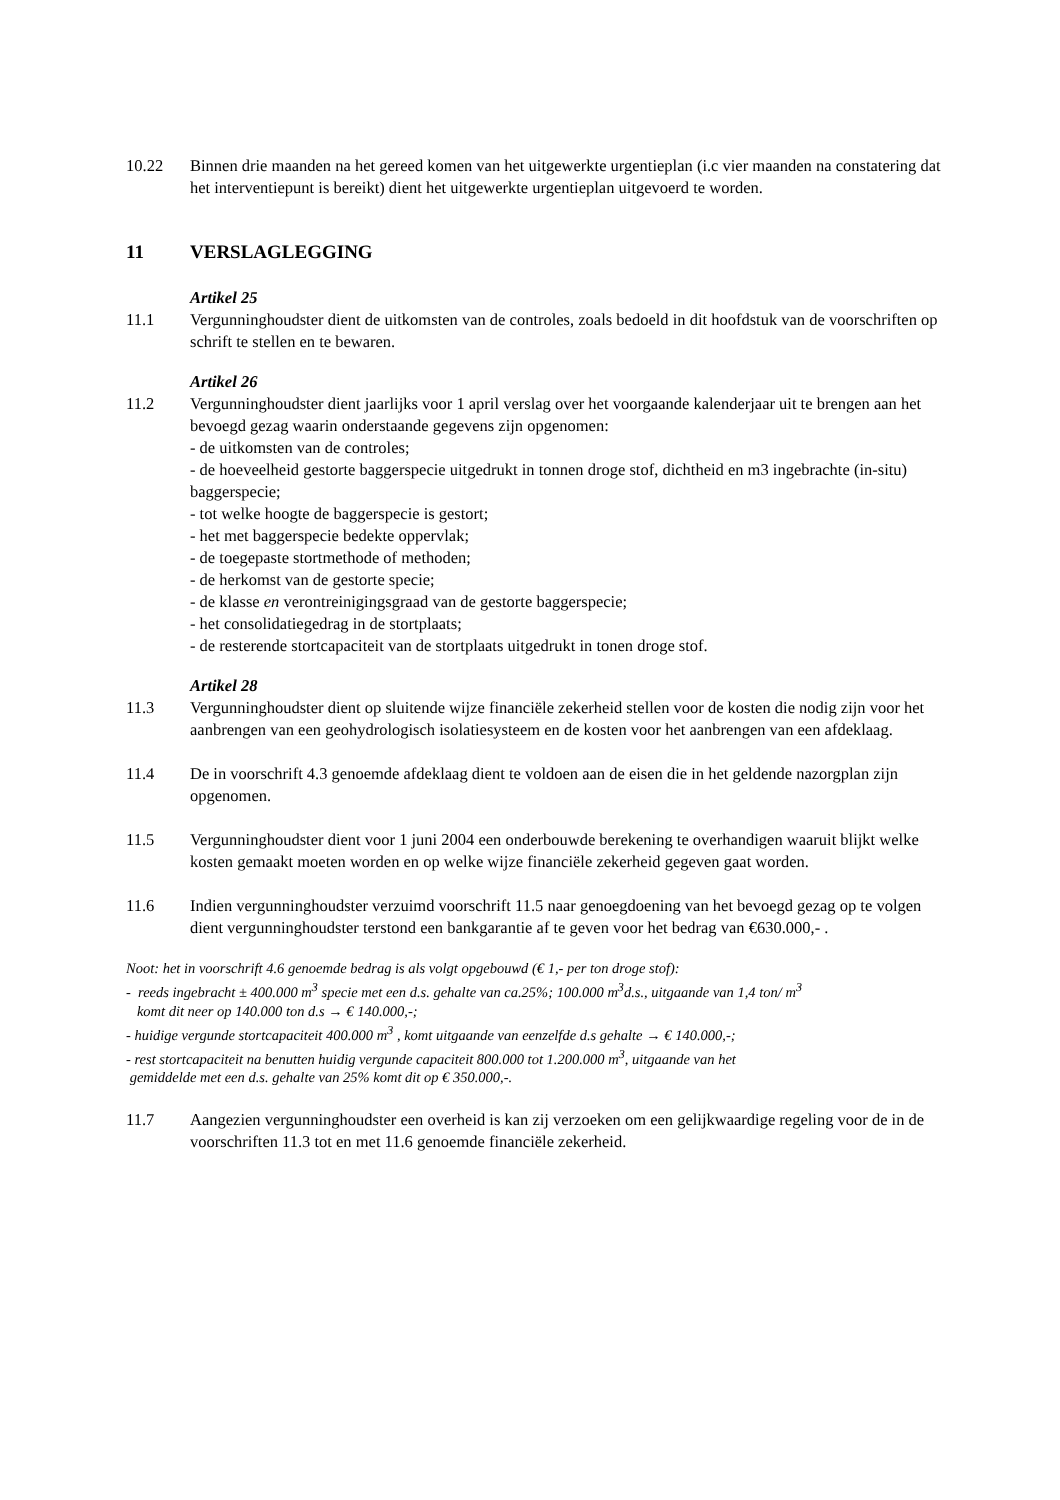10.22 Binnen drie maanden na het gereed komen van het uitgewerkte urgentieplan (i.c vier maanden na constatering dat het interventiepunt is bereikt) dient het uitgewerkte urgentieplan uitgevoerd te worden.
11 VERSLAGLEGGING
Artikel 25
11.1 Vergunninghoudster dient de uitkomsten van de controles, zoals bedoeld in dit hoofdstuk van de voorschriften op schrift te stellen en te bewaren.
Artikel 26
11.2 Vergunninghoudster dient jaarlijks voor 1 april verslag over het voorgaande kalenderjaar uit te brengen aan het bevoegd gezag waarin onderstaande gegevens zijn opgenomen:
- de uitkomsten van de controles;
- de hoeveelheid gestorte baggerspecie uitgedrukt in tonnen droge stof, dichtheid en m3 ingebrachte (in-situ) baggerspecie;
- tot welke hoogte de baggerspecie is gestort;
- het met baggerspecie bedekte oppervlak;
- de toegepaste stortmethode of methoden;
- de herkomst van de gestorte specie;
- de klasse en verontreinigingsgraad van de gestorte baggerspecie;
- het consolidatiegedrag in de stortplaats;
- de resterende stortcapaciteit van de stortplaats uitgedrukt in tonen droge stof.
Artikel 28
11.3 Vergunninghoudster dient op sluitende wijze financiële zekerheid stellen voor de kosten die nodig zijn voor het aanbrengen van een geohydrologisch isolatiesysteem en de kosten voor het aanbrengen van een afdeklaag.
11.4 De in voorschrift 4.3 genoemde afdeklaag dient te voldoen aan de eisen die in het geldende nazorgplan zijn opgenomen.
11.5 Vergunninghoudster dient voor 1 juni 2004 een onderbouwde berekening te overhandigen waaruit blijkt welke kosten gemaakt moeten worden en op welke wijze financiële zekerheid gegeven gaat worden.
11.6 Indien vergunninghoudster verzuimd voorschrift 11.5 naar genoegdoening van het bevoegd gezag op te volgen dient vergunninghoudster terstond een bankgarantie af te geven voor het bedrag van €630.000,- .
Noot: het in voorschrift 4.6 genoemde bedrag is als volgt opgebouwd (€ 1,- per ton droge stof):
- reeds ingebracht ± 400.000 m<sup>3</sup> specie met een d.s. gehalte van ca.25%; 100.000 m<sup>3</sup>d.s., uitgaande van 1,4 ton/ m<sup>3</sup>
komt dit neer op 140.000 ton d.s → € 140.000,-;
- huidige vergunde stortcapaciteit 400.000 m<sup>3</sup> , komt uitgaande van eenzelfde d.s gehalte → € 140.000,-;
- rest stortcapaciteit na benutten huidig vergunde capaciteit 800.000 tot 1.200.000 m<sup>3</sup>, uitgaande van het
gemiddelde met een d.s. gehalte van 25% komt dit op € 350.000,-.
11.7 Aangezien vergunninghoudster een overheid is kan zij verzoeken om een gelijkwaardige regeling voor de in de voorschriften 11.3 tot en met 11.6 genoemde financiële zekerheid.